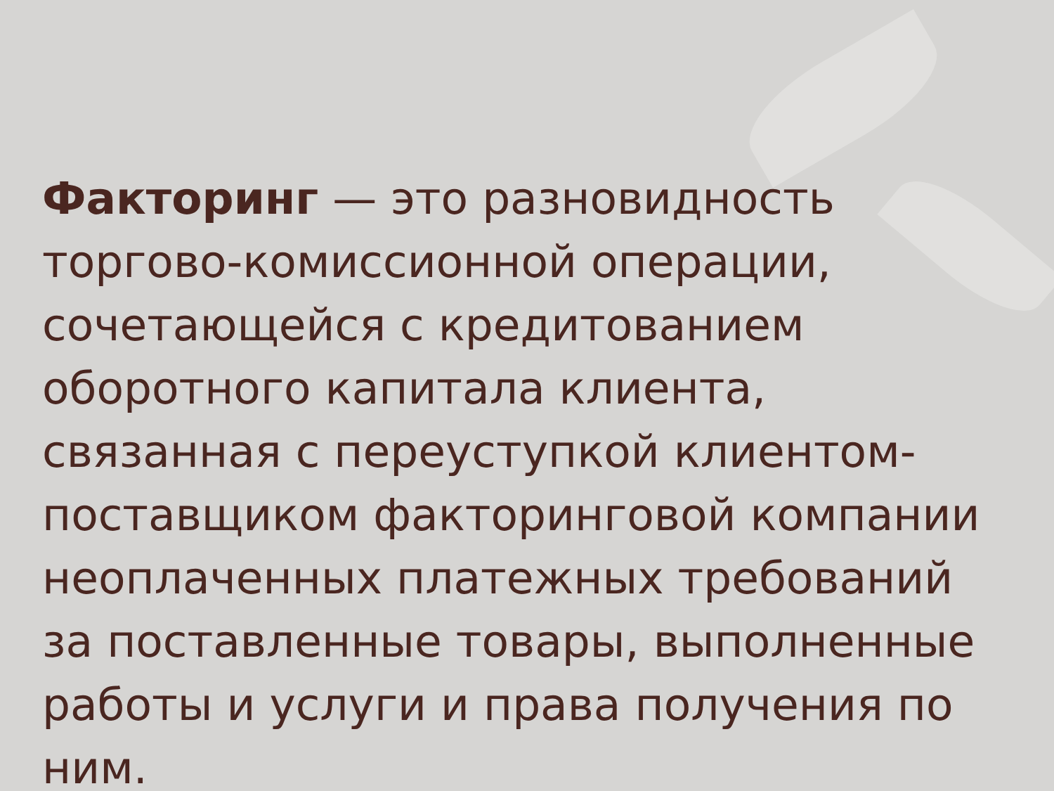Факторинг — это разновидность торгово-комиссионной операции, сочетающейся с кредитованием оборотного капитала клиента, связанная с переуступкой клиентом-поставщиком факторинговой компании неоплаченных платежных требований за поставленные товары, выполненные работы и услуги и права получения по ним.